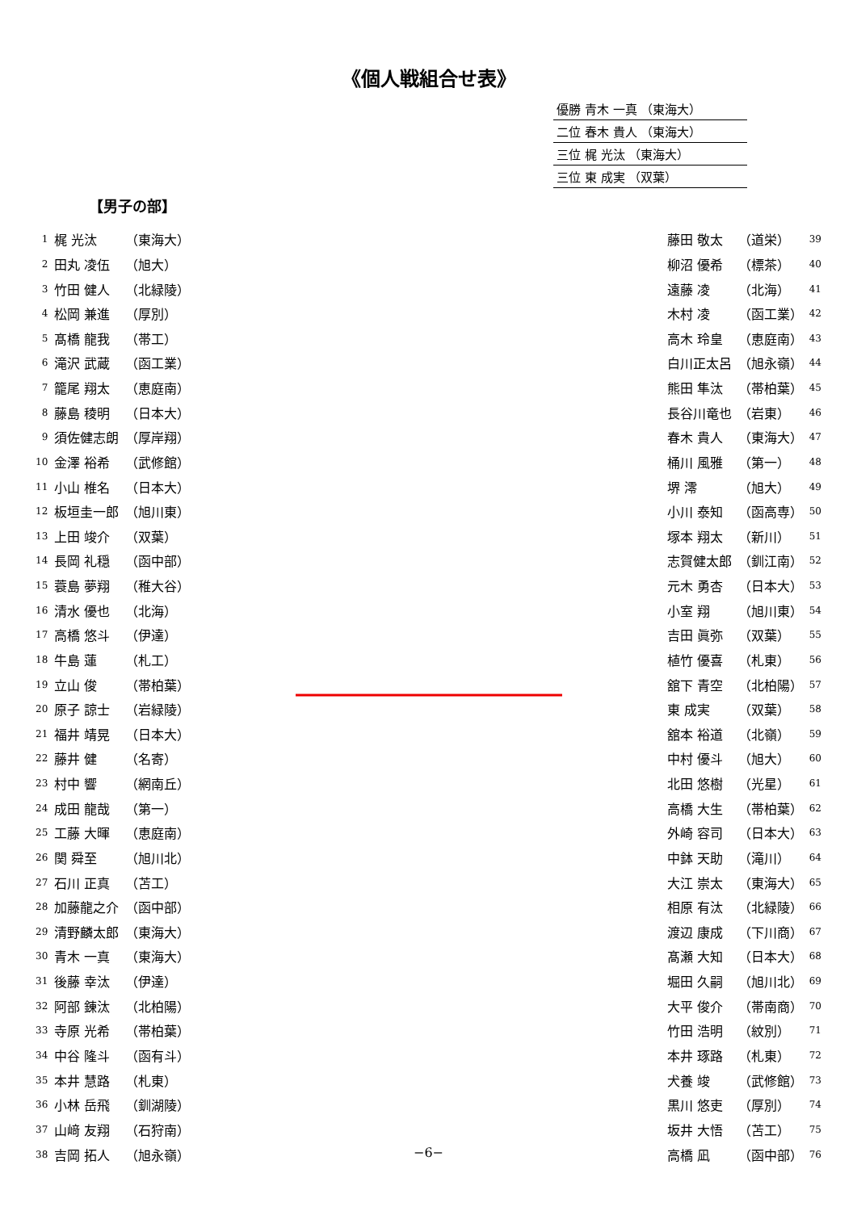《個人戦組合せ表》
優勝 青木 一真 （東海大）
二位 春木 貴人 （東海大）
三位 梶 光汰 （東海大）
三位 東 成実 （双葉）
【男子の部】
| 1 | 梶 光汰 | （東海大） |
| 2 | 田丸 凌伍 | （旭大） |
| 3 | 竹田 健人 | （北緑陵） |
| 4 | 松岡 兼進 | （厚別） |
| 5 | 髙橋 龍我 | （帯工） |
| 6 | 滝沢 武蔵 | （函工業） |
| 7 | 籠尾 翔太 | （恵庭南） |
| 8 | 藤島 稜明 | （日本大） |
| 9 | 須佐健志朗 | （厚岸翔） |
| 10 | 金澤 裕希 | （武修館） |
| 11 | 小山 椎名 | （日本大） |
| 12 | 板垣圭一郎 | （旭川東） |
| 13 | 上田 竣介 | （双葉） |
| 14 | 長岡 礼穏 | （函中部） |
| 15 | 蓑島 夢翔 | （稚大谷） |
| 16 | 清水 優也 | （北海） |
| 17 | 高橋 悠斗 | （伊達） |
| 18 | 牛島 蓮 | （札工） |
| 19 | 立山 俊 | （帯柏葉） |
| 20 | 原子 諒士 | （岩緑陵） |
| 21 | 福井 靖晃 | （日本大） |
| 22 | 藤井 健 | （名寄） |
| 23 | 村中 響 | （網南丘） |
| 24 | 成田 龍哉 | （第一） |
| 25 | 工藤 大暉 | （恵庭南） |
| 26 | 関 舜至 | （旭川北） |
| 27 | 石川 正真 | （苫工） |
| 28 | 加藤龍之介 | （函中部） |
| 29 | 清野麟太郎 | （東海大） |
| 30 | 青木 一真 | （東海大） |
| 31 | 後藤 幸汰 | （伊達） |
| 32 | 阿部 錬汰 | （北柏陽） |
| 33 | 寺原 光希 | （帯柏葉） |
| 34 | 中谷 隆斗 | （函有斗） |
| 35 | 本井 慧路 | （札東） |
| 36 | 小林 岳飛 | （釧湖陵） |
| 37 | 山﨑 友翔 | （石狩南） |
| 38 | 吉岡 拓人 | （旭永嶺） |
| 藤田 敬太 | （道栄） | 39 |
| 柳沼 優希 | （標茶） | 40 |
| 遠藤 凌 | （北海） | 41 |
| 木村 凌 | （函工業） | 42 |
| 高木 玲皇 | （恵庭南） | 43 |
| 白川正太呂 | （旭永嶺） | 44 |
| 熊田 隼汰 | （帯柏葉） | 45 |
| 長谷川竜也 | （岩東） | 46 |
| 春木 貴人 | （東海大） | 47 |
| 桶川 風雅 | （第一） | 48 |
| 堺 澪 | （旭大） | 49 |
| 小川 泰知 | （函高専） | 50 |
| 塚本 翔太 | （新川） | 51 |
| 志賀健太郎 | （釧江南） | 52 |
| 元木 勇杏 | （日本大） | 53 |
| 小室 翔 | （旭川東） | 54 |
| 吉田 眞弥 | （双葉） | 55 |
| 植竹 優喜 | （札東） | 56 |
| 舘下 青空 | （北柏陽） | 57 |
| 東 成実 | （双葉） | 58 |
| 舘本 裕道 | （北嶺） | 59 |
| 中村 優斗 | （旭大） | 60 |
| 北田 悠樹 | （光星） | 61 |
| 高橋 大生 | （帯柏葉） | 62 |
| 外崎 容司 | （日本大） | 63 |
| 中鉢 天助 | （滝川） | 64 |
| 大江 崇太 | （東海大） | 65 |
| 相原 有汰 | （北緑陵） | 66 |
| 渡辺 康成 | （下川商） | 67 |
| 髙瀬 大知 | （日本大） | 68 |
| 堀田 久嗣 | （旭川北） | 69 |
| 大平 俊介 | （帯南商） | 70 |
| 竹田 浩明 | （紋別） | 71 |
| 本井 琢路 | （札東） | 72 |
| 犬養 竣 | （武修館） | 73 |
| 黒川 悠吏 | （厚別） | 74 |
| 坂井 大悟 | （苫工） | 75 |
| 高橋 凪 | （函中部） | 76 |
−6−